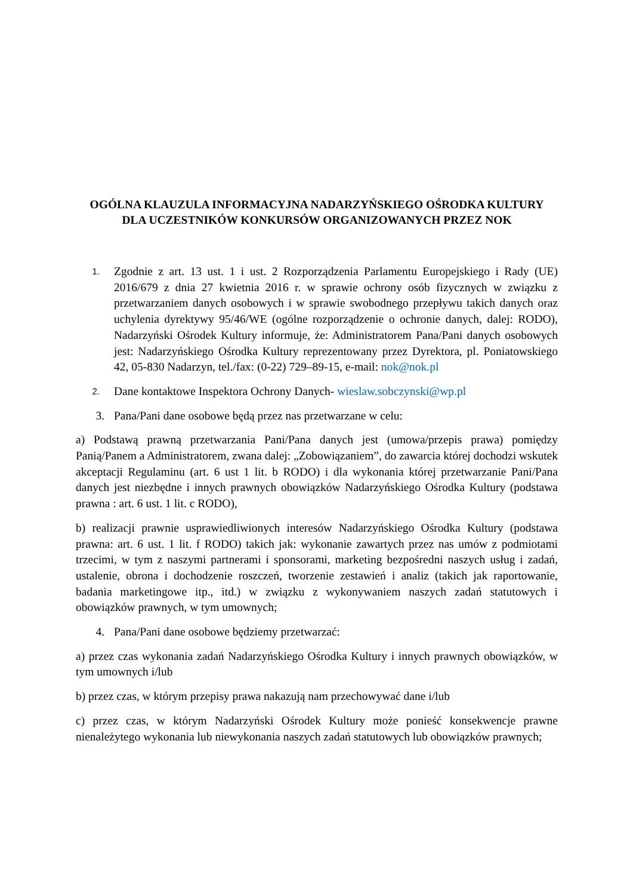OGÓLNA KLAUZULA INFORMACYJNA NADARZYŃSKIEGO OŚRODKA KULTURY DLA UCZESTNIKÓW KONKURSÓW ORGANIZOWANYCH PRZEZ NOK
1.
Zgodnie z art. 13 ust. 1 i ust. 2 Rozporządzenia Parlamentu Europejskiego i Rady (UE) 2016/679 z dnia 27 kwietnia 2016 r. w sprawie ochrony osób fizycznych w związku z przetwarzaniem danych osobowych i w sprawie swobodnego przepływu takich danych oraz uchylenia dyrektywy 95/46/WE (ogólne rozporządzenie o ochronie danych, dalej: RODO), Nadarzyński Ośrodek Kultury informuje, że: Administratorem Pana/Pani danych osobowych jest: Nadarzyńskiego Ośrodka Kultury reprezentowany przez Dyrektora, pl. Poniatowskiego 42, 05-830 Nadarzyn, tel./fax: (0-22) 729–89-15, e-mail: nok@nok.pl
2.
Dane kontaktowe Inspektora Ochrony Danych- wieslaw.sobczynski@wp.pl
3. Pana/Pani dane osobowe będą przez nas przetwarzane w celu:
a) Podstawą prawną przetwarzania Pani/Pana danych jest (umowa/przepis prawa) pomiędzy Panią/Panem a Administratorem, zwana dalej: „Zobowiązaniem”, do zawarcia której dochodzi wskutek akceptacji Regulaminu (art. 6 ust 1 lit. b RODO) i dla wykonania której przetwarzanie Pani/Pana danych jest niezbędne i innych prawnych obowiązków Nadarzyńskiego Ośrodka Kultury (podstawa prawna : art. 6 ust. 1 lit. c RODO),
b) realizacji prawnie usprawiedliwionych interesów Nadarzyńskiego Ośrodka Kultury (podstawa prawna: art. 6 ust. 1 lit. f RODO) takich jak: wykonanie zawartych przez nas umów z podmiotami trzecimi, w tym z naszymi partnerami i sponsorami, marketing bezpośredni naszych usług i zadań, ustalenie, obrona i dochodzenie roszczeń, tworzenie zestawień i analiz (takich jak raportowanie, badania marketingowe itp., itd.) w związku z wykonywaniem naszych zadań statutowych i obowiązków prawnych, w tym umownych;
4. Pana/Pani dane osobowe będziemy przetwarzać:
a) przez czas wykonania zadań Nadarzyńskiego Ośrodka Kultury i innych prawnych obowiązków, w tym umownych i/lub
b) przez czas, w którym przepisy prawa nakazują nam przechowywać dane i/lub
c) przez czas, w którym Nadarzyński Ośrodek Kultury może ponieść konsekwencje prawne nienależytego wykonania lub niewykonania naszych zadań statutowych lub obowiązków prawnych;